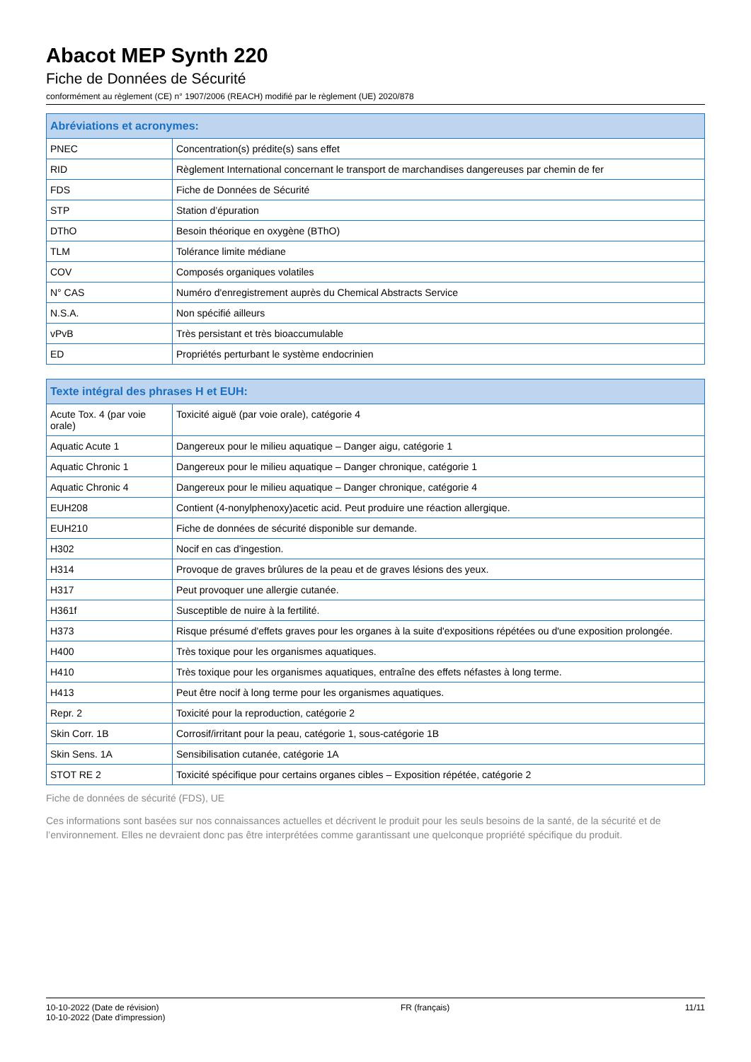Abacot MEP Synth 220
Fiche de Données de Sécurité
conformément au règlement (CE) n° 1907/2006 (REACH) modifié par le règlement (UE) 2020/878
| Abréviations et acronymes: | |
| --- | --- |
| PNEC | Concentration(s) prédite(s) sans effet |
| RID | Règlement International concernant le transport de marchandises dangereuses par chemin de fer |
| FDS | Fiche de Données de Sécurité |
| STP | Station d’épuration |
| DThO | Besoin théorique en oxygène (BThO) |
| TLM | Tolérance limite médiane |
| COV | Composés organiques volatiles |
| N° CAS | Numéro d'enregistrement auprès du Chemical Abstracts Service |
| N.S.A. | Non spécifié ailleurs |
| vPvB | Très persistant et très bioaccumulable |
| ED | Propriétés perturbant le système endocrinien |
| Texte intégral des phrases H et EUH: | |
| --- | --- |
| Acute Tox. 4 (par voie orale) | Toxicité aiguë (par voie orale), catégorie 4 |
| Aquatic Acute 1 | Dangereux pour le milieu aquatique – Danger aigu, catégorie 1 |
| Aquatic Chronic 1 | Dangereux pour le milieu aquatique – Danger chronique, catégorie 1 |
| Aquatic Chronic 4 | Dangereux pour le milieu aquatique – Danger chronique, catégorie 4 |
| EUH208 | Contient (4-nonylphenoxy)acetic acid. Peut produire une réaction allergique. |
| EUH210 | Fiche de données de sécurité disponible sur demande. |
| H302 | Nocif en cas d'ingestion. |
| H314 | Provoque de graves brûlures de la peau et de graves lésions des yeux. |
| H317 | Peut provoquer une allergie cutanée. |
| H361f | Susceptible de nuire à la fertilité. |
| H373 | Risque présumé d'effets graves pour les organes à la suite d'expositions répétées ou d'une exposition prolongée. |
| H400 | Très toxique pour les organismes aquatiques. |
| H410 | Très toxique pour les organismes aquatiques, entraîne des effets néfastes à long terme. |
| H413 | Peut être nocif à long terme pour les organismes aquatiques. |
| Repr. 2 | Toxicité pour la reproduction, catégorie 2 |
| Skin Corr. 1B | Corrosif/irritant pour la peau, catégorie 1, sous-catégorie 1B |
| Skin Sens. 1A | Sensibilisation cutanée, catégorie 1A |
| STOT RE 2 | Toxicité spécifique pour certains organes cibles – Exposition répétée, catégorie 2 |
Fiche de données de sécurité (FDS), UE
Ces informations sont basées sur nos connaissances actuelles et décrivent le produit pour les seuls besoins de la santé, de la sécurité et de l’environnement. Elles ne devraient donc pas être interprétées comme garantissant une quelconque propriété spécifique du produit.
10-10-2022 (Date de révision)
10-10-2022 (Date d'impression)
FR (français) 11/11